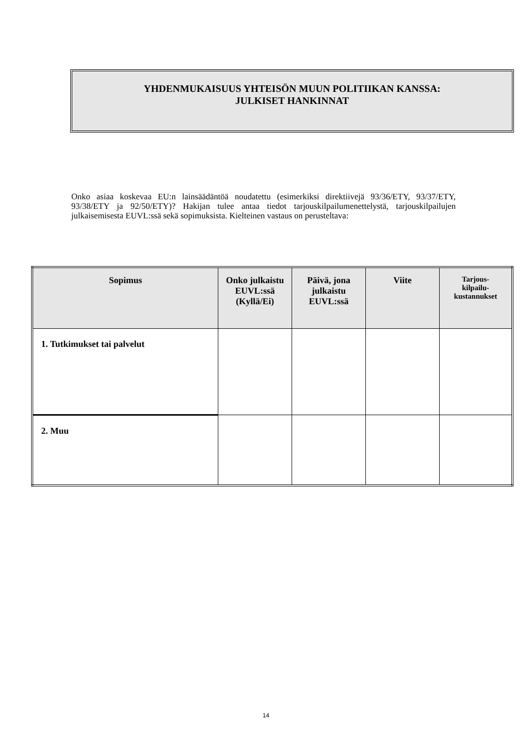YHDENMUKAISUUS YHTEISÖN MUUN POLITIIKAN KANSSA:
JULKISET HANKINNAT
Onko asiaa koskevaa EU:n lainsäädäntöä noudatettu (esimerkiksi direktiivejä 93/36/ETY, 93/37/ETY, 93/38/ETY ja 92/50/ETY)? Hakijan tulee antaa tiedot tarjouskilpailumenettelystä, tarjouskilpailujen julkaisemisesta EUVL:ssä sekä sopimuksista. Kielteinen vastaus on perusteltava:
| Sopimus | Onko julkaistu EUVL:ssä (Kyllä/Ei) | Päivä, jona julkaistu EUVL:ssä | Viite | Tarjous- kilpailu- kustannukset |
| --- | --- | --- | --- | --- |
| 1. Tutkimukset tai palvelut | | | | |
| 2. Muu | | | | |
14